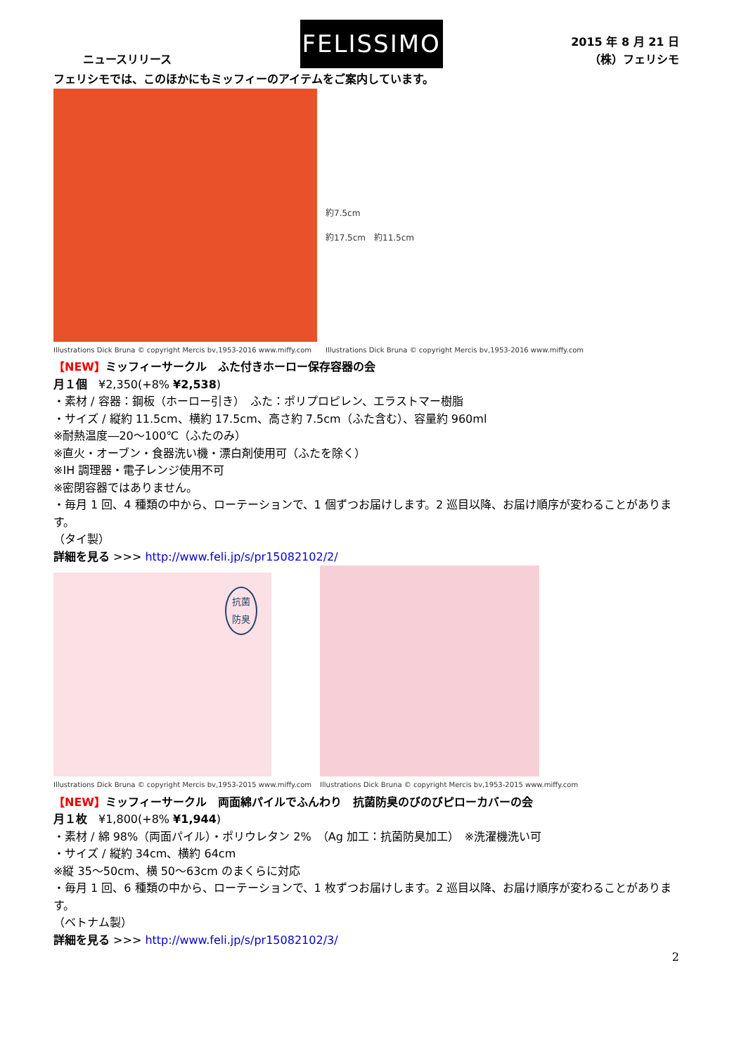ニュースリリース
FELISSIMO
2015 年 8 月 21 日
（株）フェリシモ
フェリシモでは、このほかにもミッフィーのアイテムをご案内しています。
Illustrations Dick Bruna © copyright Mercis bv,1953-2016 www.miffy.com
約7.5cm
約17.5cm　約11.5cm
Illustrations Dick Bruna © copyright Mercis bv,1953-2016 www.miffy.com
【NEW】ミッフィーサークル　ふた付きホーロー保存容器の会
月１個　¥2,350(+8% ¥2,538)
・素材 / 容器：鋼板（ホーロー引き）　ふた：ポリプロピレン、エラストマー樹脂
・サイズ / 縦約 11.5cm、横約 17.5cm、高さ約 7.5cm（ふた含む）、容量約 960ml
※耐熱温度―20～100℃（ふたのみ）
※直火・オーブン・食器洗い機・漂白剤使用可（ふたを除く）
※IH 調理器・電子レンジ使用不可
※密閉容器ではありません。
・毎月 1 回、4 種類の中から、ローテーションで、1 個ずつお届けします。2 巡目以降、お届け順序が変わることがあります。
（タイ製）
詳細を見る >>> http://www.feli.jp/s/pr15082102/2/
抗菌
防臭
Illustrations Dick Bruna © copyright Mercis bv,1953-2015 www.miffy.com
Illustrations Dick Bruna © copyright Mercis bv,1953-2015 www.miffy.com
【NEW】ミッフィーサークル　両面綿パイルでふんわり　抗菌防臭のびのびピローカバーの会
月１枚　¥1,800(+8% ¥1,944)
・素材 / 綿 98%（両面パイル）・ポリウレタン 2%　（Ag 加工：抗菌防臭加工）　※洗濯機洗い可
・サイズ / 縦約 34cm、横約 64cm
※縦 35～50cm、横 50～63cm のまくらに対応
・毎月 1 回、6 種類の中から、ローテーションで、1 枚ずつお届けします。2 巡目以降、お届け順序が変わることがあります。
（ベトナム製）
詳細を見る >>> http://www.feli.jp/s/pr15082102/3/
2